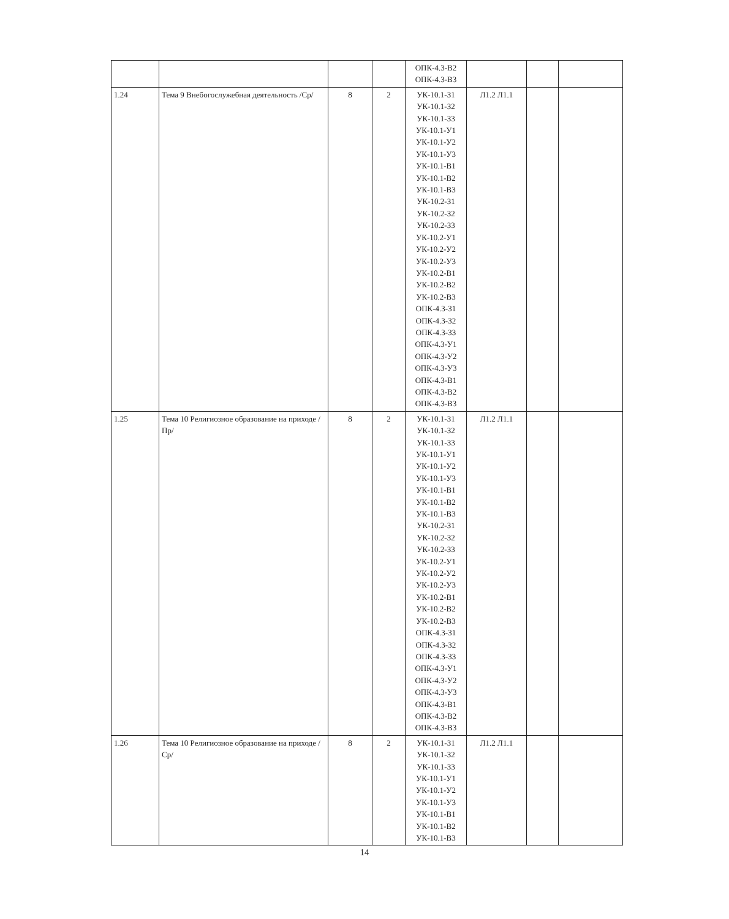| | | | | ОПК-4.3-В2 ОПК-4.3-В3 | | | |
| 1.24 | Тема 9 Внебогослужебная деятельность /Ср/ | 8 | 2 | УК-10.1-З1 УК-10.1-З2 УК-10.1-З3 УК-10.1-У1 УК-10.1-У2 УК-10.1-У3 УК-10.1-В1 УК-10.1-В2 УК-10.1-В3 УК-10.2-З1 УК-10.2-З2 УК-10.2-З3 УК-10.2-У1 УК-10.2-У2 УК-10.2-У3 УК-10.2-В1 УК-10.2-В2 УК-10.2-В3 ОПК-4.3-З1 ОПК-4.3-З2 ОПК-4.3-З3 ОПК-4.3-У1 ОПК-4.3-У2 ОПК-4.3-У3 ОПК-4.3-В1 ОПК-4.3-В2 ОПК-4.3-В3 | Л1.2 Л1.1 | | |
| 1.25 | Тема 10 Религиозное образование на приходе /Пр/ | 8 | 2 | УК-10.1-З1 УК-10.1-З2 УК-10.1-З3 УК-10.1-У1 УК-10.1-У2 УК-10.1-У3 УК-10.1-В1 УК-10.1-В2 УК-10.1-В3 УК-10.2-З1 УК-10.2-З2 УК-10.2-З3 УК-10.2-У1 УК-10.2-У2 УК-10.2-У3 УК-10.2-В1 УК-10.2-В2 УК-10.2-В3 ОПК-4.3-З1 ОПК-4.3-З2 ОПК-4.3-З3 ОПК-4.3-У1 ОПК-4.3-У2 ОПК-4.3-У3 ОПК-4.3-В1 ОПК-4.3-В2 ОПК-4.3-В3 | Л1.2 Л1.1 | | |
| 1.26 | Тема 10 Религиозное образование на приходе /Ср/ | 8 | 2 | УК-10.1-З1 УК-10.1-З2 УК-10.1-З3 УК-10.1-У1 УК-10.1-У2 УК-10.1-У3 УК-10.1-В1 УК-10.1-В2 УК-10.1-В3 | Л1.2 Л1.1 | | |
14